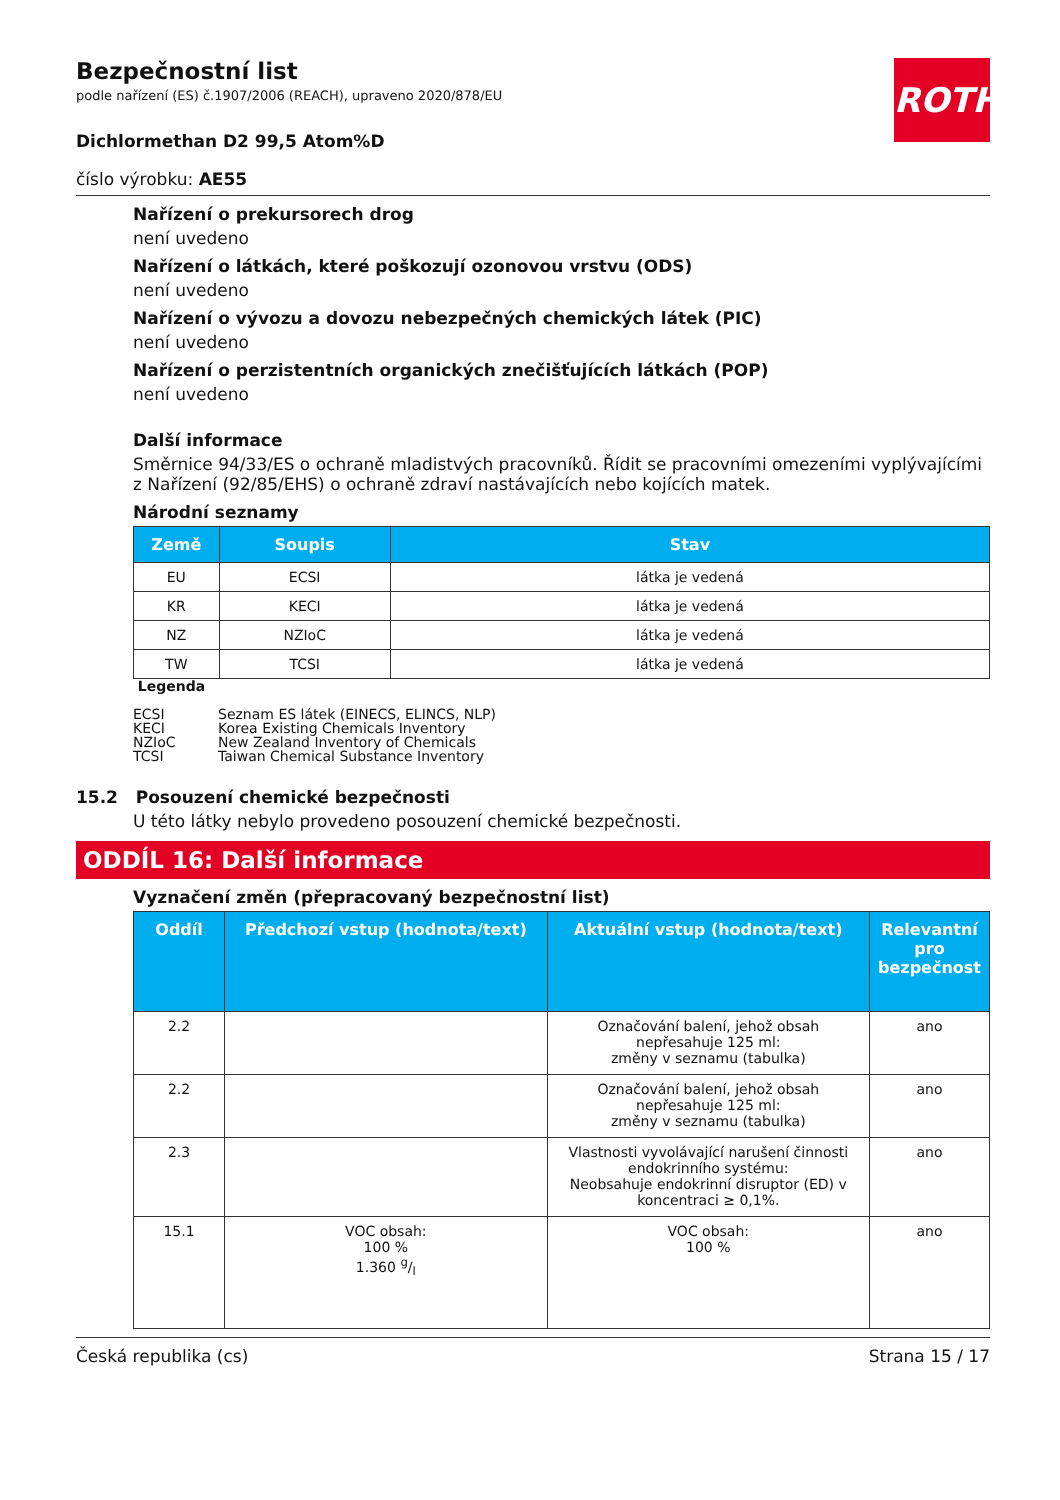ROTH
Bezpečnostní list
podle nařízení (ES) č.1907/2006 (REACH), upraveno 2020/878/EU
Dichlormethan D2 99,5 Atom%D
číslo výrobku: AE55
Nařízení o prekursorech drog
není uvedeno
Nařízení o látkách, které poškozují ozonovou vrstvu (ODS)
není uvedeno
Nařízení o vývozu a dovozu nebezpečných chemických látek (PIC)
není uvedeno
Nařízení o perzistentních organických znečišťujících látkách (POP)
není uvedeno
Další informace
Směrnice 94/33/ES o ochraně mladistvých pracovníků. Řídit se pracovními omezeními vyplývajícími z Nařízení (92/85/EHS) o ochraně zdraví nastávajících nebo kojících matek.
Národní seznamy
| Země | Soupis | Stav |
| --- | --- | --- |
| EU | ECSI | látka je vedená |
| KR | KECI | látka je vedená |
| NZ | NZIoC | látka je vedená |
| TW | TCSI | látka je vedená |
Legenda
ECSI Seznam ES látek (EINECS, ELINCS, NLP)
KECI Korea Existing Chemicals Inventory
NZIoC New Zealand Inventory of Chemicals
TCSI Taiwan Chemical Substance Inventory
15.2 Posouzení chemické bezpečnosti
U této látky nebylo provedeno posouzení chemické bezpečnosti.
ODDÍL 16: Další informace
Vyznačení změn (přepracovaný bezpečnostní list)
| Oddíl | Předchozí vstup (hodnota/text) | Aktuální vstup (hodnota/text) | Relevantní pro bezpečnost |
| --- | --- | --- | --- |
| 2.2 | | Označování balení, jehož obsah nepřesahuje 125 ml: změny v seznamu (tabulka) | ano |
| 2.2 | | Označování balení, jehož obsah nepřesahuje 125 ml: změny v seznamu (tabulka) | ano |
| 2.3 | | Vlastnosti vyvolávající narušení činnosti endokrinního systému: Neobsahuje endokrinní disruptor (ED) v koncentraci ≥ 0,1%. | ano |
| 15.1 | VOC obsah: 100 % 1.360 g/l | VOC obsah: 100 % | ano |
Česká republika (cs) Strana 15 / 17